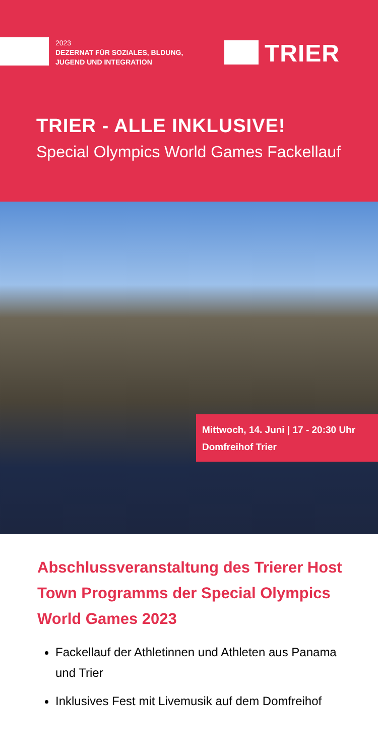2023
DEZERNAT FÜR SOZIALES, BLDUNG,
JUGEND UND INTEGRATION
TRIER
TRIER - ALLE INKLUSIVE!
Special Olympics World Games Fackellauf
Mittwoch, 14. Juni | 17 - 20:30 Uhr
Domfreihof Trier
Abschlussveranstaltung des Trierer Host Town Programms der Special Olympics World Games 2023
Fackellauf der Athletinnen und Athleten aus Panama und Trier
Inklusives Fest mit Livemusik auf dem Domfreihof